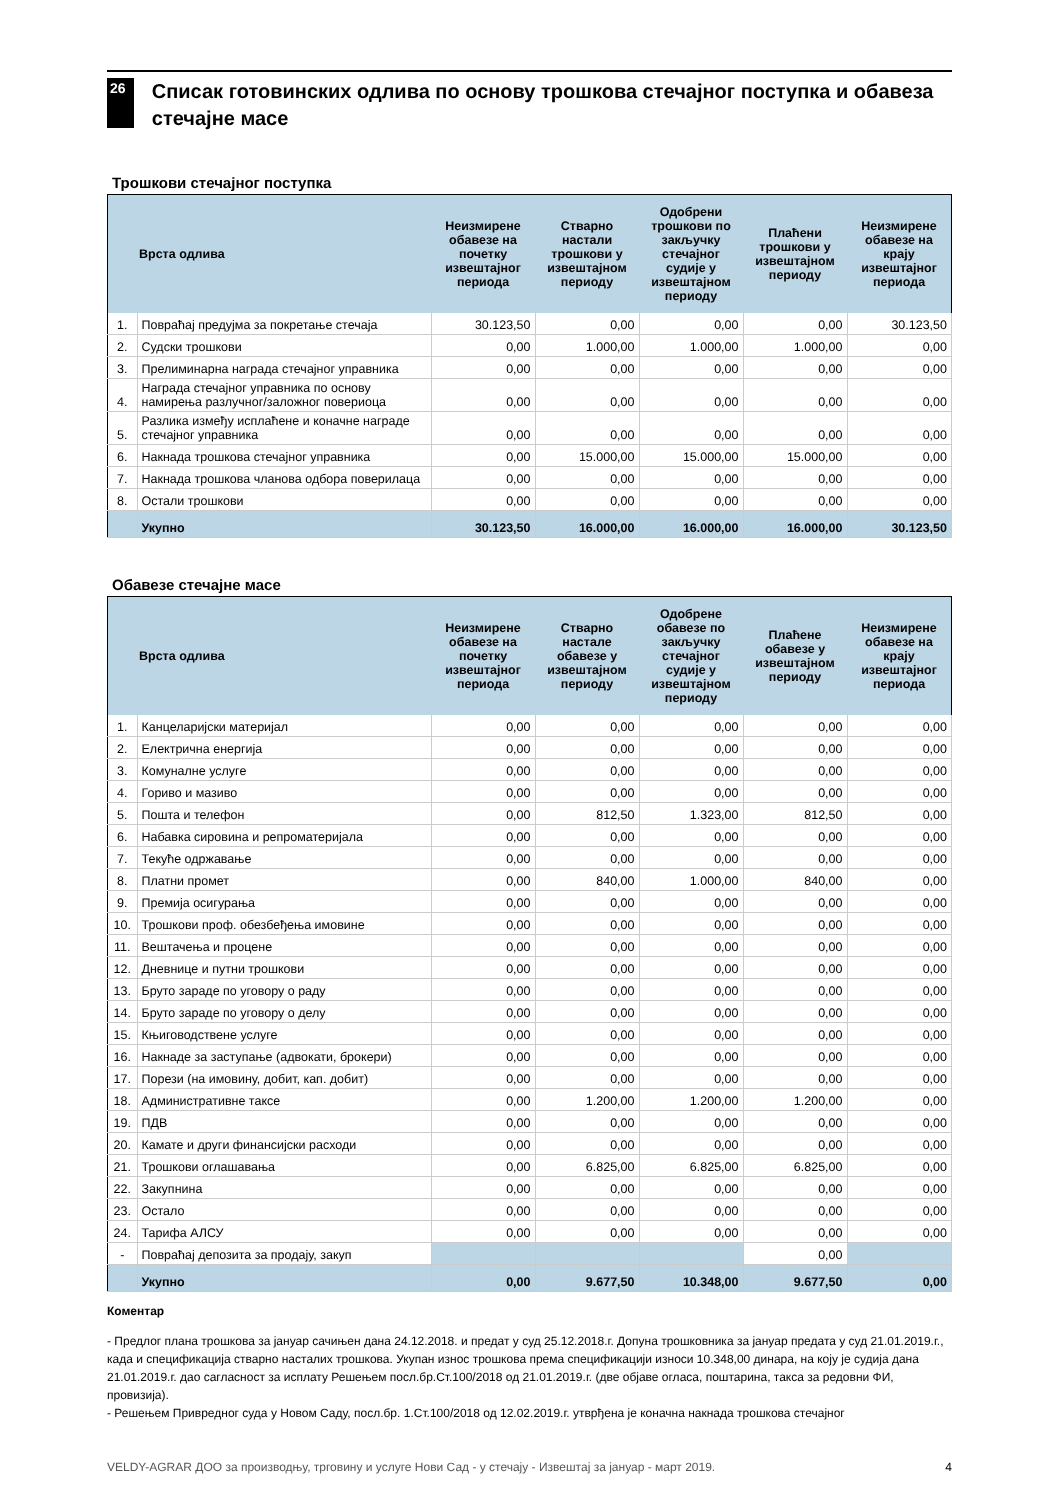26
Списак готовинских одлива по основу трошкова стечајног поступка и обавеза стечајне масе
Трошкови стечајног поступка
| | Врста одлива | Неизмирене обавезе на почетку извештајног периода | Стварно настали трошкови у извештајном периоду | Одобрени трошкови по закључку стечајног судије у извештајном периоду | Плаћени трошкови у извештајном периоду | Неизмирене обавезе на крају извештајног периода |
| --- | --- | --- | --- | --- | --- | --- |
| 1. | Повраћај предујма за покретање стечаја | 30.123,50 | 0,00 | 0,00 | 0,00 | 30.123,50 |
| 2. | Судски трошкови | 0,00 | 1.000,00 | 1.000,00 | 1.000,00 | 0,00 |
| 3. | Прелиминарна награда стечајног управника | 0,00 | 0,00 | 0,00 | 0,00 | 0,00 |
| 4. | Награда стечајног управника по основу намирења разлучног/заложног повериоца | 0,00 | 0,00 | 0,00 | 0,00 | 0,00 |
| 5. | Разлика између исплаћене и коначне награде стечајног управника | 0,00 | 0,00 | 0,00 | 0,00 | 0,00 |
| 6. | Накнада трошкова стечајног управника | 0,00 | 15.000,00 | 15.000,00 | 15.000,00 | 0,00 |
| 7. | Накнада трошкова чланова одбора поверилаца | 0,00 | 0,00 | 0,00 | 0,00 | 0,00 |
| 8. | Остали трошкови | 0,00 | 0,00 | 0,00 | 0,00 | 0,00 |
| | Укупно | 30.123,50 | 16.000,00 | 16.000,00 | 16.000,00 | 30.123,50 |
Обавезе стечајне масе
| | Врста одлива | Неизмирене обавезе на почетку извештајног периода | Стварно настале обавезе у извештајном периоду | Одобрене обавезе по закључку стечајног судије у извештајном периоду | Плаћене обавезе у извештајном периоду | Неизмирене обавезе на крају извештајног периода |
| --- | --- | --- | --- | --- | --- | --- |
| 1. | Канцеларијски материјал | 0,00 | 0,00 | 0,00 | 0,00 | 0,00 |
| 2. | Електрична енергија | 0,00 | 0,00 | 0,00 | 0,00 | 0,00 |
| 3. | Комуналне услуге | 0,00 | 0,00 | 0,00 | 0,00 | 0,00 |
| 4. | Гориво и мазиво | 0,00 | 0,00 | 0,00 | 0,00 | 0,00 |
| 5. | Пошта и телефон | 0,00 | 812,50 | 1.323,00 | 812,50 | 0,00 |
| 6. | Набавка сировина и репроматеријала | 0,00 | 0,00 | 0,00 | 0,00 | 0,00 |
| 7. | Текуће одржавање | 0,00 | 0,00 | 0,00 | 0,00 | 0,00 |
| 8. | Платни промет | 0,00 | 840,00 | 1.000,00 | 840,00 | 0,00 |
| 9. | Премија осигурања | 0,00 | 0,00 | 0,00 | 0,00 | 0,00 |
| 10. | Трошкови проф. обезбеђења имовине | 0,00 | 0,00 | 0,00 | 0,00 | 0,00 |
| 11. | Вештачења и процене | 0,00 | 0,00 | 0,00 | 0,00 | 0,00 |
| 12. | Дневнице и путни трошкови | 0,00 | 0,00 | 0,00 | 0,00 | 0,00 |
| 13. | Бруто зараде по уговору о раду | 0,00 | 0,00 | 0,00 | 0,00 | 0,00 |
| 14. | Бруто зараде по уговору о делу | 0,00 | 0,00 | 0,00 | 0,00 | 0,00 |
| 15. | Књиговодствене услуге | 0,00 | 0,00 | 0,00 | 0,00 | 0,00 |
| 16. | Накнаде за заступање (адвокати, брокери) | 0,00 | 0,00 | 0,00 | 0,00 | 0,00 |
| 17. | Порези (на имовину, добит, кап. добит) | 0,00 | 0,00 | 0,00 | 0,00 | 0,00 |
| 18. | Административне таксе | 0,00 | 1.200,00 | 1.200,00 | 1.200,00 | 0,00 |
| 19. | ПДВ | 0,00 | 0,00 | 0,00 | 0,00 | 0,00 |
| 20. | Камате и други финансијски расходи | 0,00 | 0,00 | 0,00 | 0,00 | 0,00 |
| 21. | Трошкови оглашавања | 0,00 | 6.825,00 | 6.825,00 | 6.825,00 | 0,00 |
| 22. | Закупнина | 0,00 | 0,00 | 0,00 | 0,00 | 0,00 |
| 23. | Остало | 0,00 | 0,00 | 0,00 | 0,00 | 0,00 |
| 24. | Тарифа АЛСУ | 0,00 | 0,00 | 0,00 | 0,00 | 0,00 |
| - | Повраћај депозита за продају, закуп | | | | 0,00 | |
| | Укупно | 0,00 | 9.677,50 | 10.348,00 | 9.677,50 | 0,00 |
Коментар
- Предлог плана трошкова за јануар сачињен дана 24.12.2018. и предат у суд 25.12.2018.г. Допуна трошковника за јануар предата у суд 21.01.2019.г., када и спецификација стварно насталих трошкова. Укупан износ трошкова према спецификацији износи 10.348,00 динара, на коју је судија дана 21.01.2019.г. дао сагласност за исплату Решењем посл.бр.Ст.100/2018 од 21.01.2019.г. (две објаве огласа, поштарина, такса за редовни ФИ, провизија).
- Решењем Привредног суда у Новом Саду, посл.бр. 1.Ст.100/2018 од 12.02.2019.г. утврђена је коначна накнада трошкова стечајног
VELDY-AGRAR ДОО за производњу, трговину и услуге Нови Сад - у стечају - Извештај за јануар - март 2019. 4